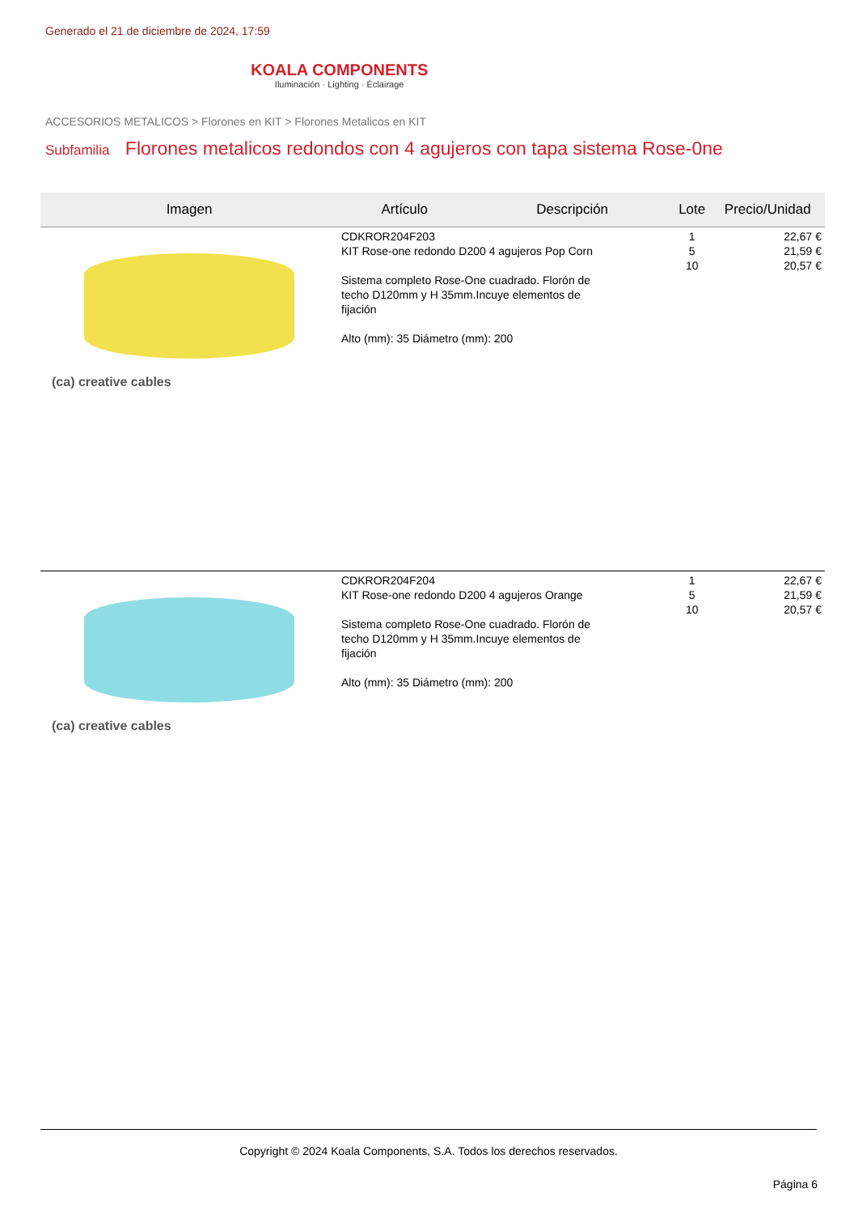Generado el 21 de diciembre de 2024, 17:59
KOALA COMPONENTS
Iluminación · Lighting · Éclairage
ACCESORIOS METALICOS > Florones en KIT > Florones Metalicos en KIT
Subfamilia Florones metalicos redondos con 4 agujeros con tapa sistema Rose-0ne
| Imagen | Artículo | Descripción | Lote | Precio/Unidad |
| --- | --- | --- | --- | --- |
| (ca) creative cables | CDKROR204F203 KIT Rose-one redondo D200 4 agujeros Pop Corn Sistema completo Rose-One cuadrado. Florón de techo D120mm y H 35mm.Incuye elementos de fijación Alto (mm): 35 Diámetro (mm): 200 | | 1 5 10 | 22,67 € 21,59 € 20,57 € |
| (ca) creative cables | CDKROR204F204 KIT Rose-one redondo D200 4 agujeros Orange Sistema completo Rose-One cuadrado. Florón de techo D120mm y H 35mm.Incuye elementos de fijación Alto (mm): 35 Diámetro (mm): 200 | | 1 5 10 | 22,67 € 21,59 € 20,57 € |
Copyright © 2024 Koala Components, S.A. Todos los derechos reservados.
Página 6